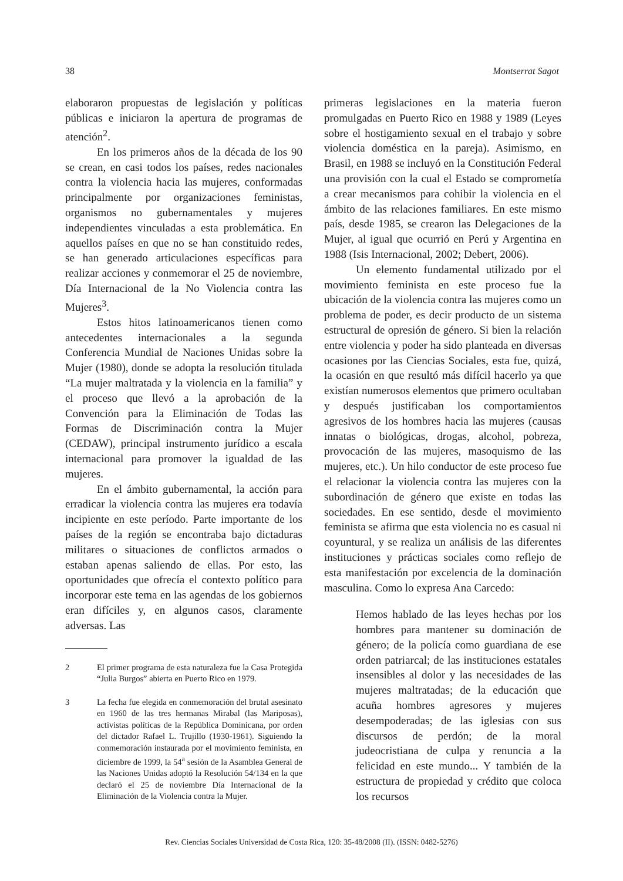38 Montserrat Sagot
elaboraron propuestas de legislación y políticas públicas e iniciaron la apertura de programas de atención<sup>2</sup>.
En los primeros años de la década de los 90 se crean, en casi todos los países, redes nacionales contra la violencia hacia las mujeres, conformadas principalmente por organizaciones feministas, organismos no gubernamentales y mujeres independientes vinculadas a esta problemática. En aquellos países en que no se han constituido redes, se han generado articulaciones específicas para realizar acciones y conmemorar el 25 de noviembre, Día Internacional de la No Violencia contra las Mujeres<sup>3</sup>.
Estos hitos latinoamericanos tienen como antecedentes internacionales a la segunda Conferencia Mundial de Naciones Unidas sobre la Mujer (1980), donde se adopta la resolución titulada “La mujer maltratada y la violencia en la familia” y el proceso que llevó a la aprobación de la Convención para la Eliminación de Todas las Formas de Discriminación contra la Mujer (CEDAW), principal instrumento jurídico a escala internacional para promover la igualdad de las mujeres.
En el ámbito gubernamental, la acción para erradicar la violencia contra las mujeres era todavía incipiente en este período. Parte importante de los países de la región se encontraba bajo dictaduras militares o situaciones de conflictos armados o estaban apenas saliendo de ellas. Por esto, las oportunidades que ofrecía el contexto político para incorporar este tema en las agendas de los gobiernos eran difíciles y, en algunos casos, claramente adversas. Las
2 El primer programa de esta naturaleza fue la Casa Protegida “Julia Burgos” abierta en Puerto Rico en 1979.
3 La fecha fue elegida en conmemoración del brutal asesinato en 1960 de las tres hermanas Mirabal (las Mariposas), activistas políticas de la República Dominicana, por orden del dictador Rafael L. Trujillo (1930-1961). Siguiendo la conmemoración instaurada por el movimiento feminista, en diciembre de 1999, la 54<sup>a</sup> sesión de la Asamblea General de las Naciones Unidas adoptó la Resolución 54/134 en la que declaró el 25 de noviembre Día Internacional de la Eliminación de la Violencia contra la Mujer.
primeras legislaciones en la materia fueron promulgadas en Puerto Rico en 1988 y 1989 (Leyes sobre el hostigamiento sexual en el trabajo y sobre violencia doméstica en la pareja). Asimismo, en Brasil, en 1988 se incluyó en la Constitución Federal una provisión con la cual el Estado se comprometía a crear mecanismos para cohibir la violencia en el ámbito de las relaciones familiares. En este mismo país, desde 1985, se crearon las Delegaciones de la Mujer, al igual que ocurrió en Perú y Argentina en 1988 (Isis Internacional, 2002; Debert, 2006).
Un elemento fundamental utilizado por el movimiento feminista en este proceso fue la ubicación de la violencia contra las mujeres como un problema de poder, es decir producto de un sistema estructural de opresión de género. Si bien la relación entre violencia y poder ha sido planteada en diversas ocasiones por las Ciencias Sociales, esta fue, quizá, la ocasión en que resultó más difícil hacerlo ya que existían numerosos elementos que primero ocultaban y después justificaban los comportamientos agresivos de los hombres hacia las mujeres (causas innatas o biológicas, drogas, alcohol, pobreza, provocación de las mujeres, masoquismo de las mujeres, etc.). Un hilo conductor de este proceso fue el relacionar la violencia contra las mujeres con la subordinación de género que existe en todas las sociedades. En ese sentido, desde el movimiento feminista se afirma que esta violencia no es casual ni coyuntural, y se realiza un análisis de las diferentes instituciones y prácticas sociales como reflejo de esta manifestación por excelencia de la dominación masculina. Como lo expresa Ana Carcedo:
Hemos hablado de las leyes hechas por los hombres para mantener su dominación de género; de la policía como guardiana de ese orden patriarcal; de las instituciones estatales insensibles al dolor y las necesidades de las mujeres maltratadas; de la educación que acuña hombres agresores y mujeres desempoderadas; de las iglesias con sus discursos de perdón; de la moral judeocristiana de culpa y renuncia a la felicidad en este mundo... Y también de la estructura de propiedad y crédito que coloca los recursos
Rev. Ciencias Sociales Universidad de Costa Rica, 120: 35-48/2008 (II). (ISSN: 0482-5276)